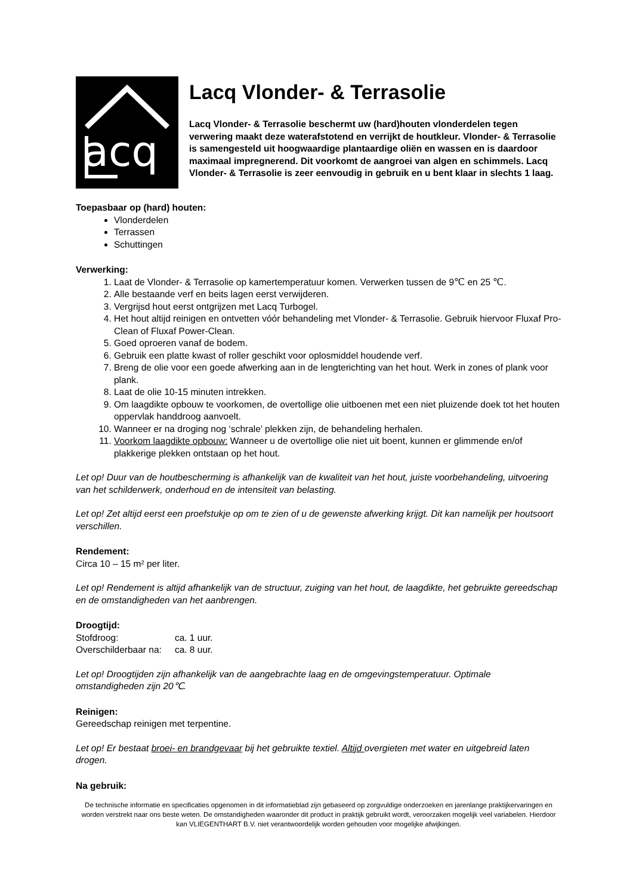acq
Lacq Vlonder- & Terrasolie
Lacq Vlonder- & Terrasolie beschermt uw (hard)houten vlonderdelen tegen verwering maakt deze waterafstotend en verrijkt de houtkleur. Vlonder- & Terrasolie is samengesteld uit hoogwaardige plantaardige oliën en wassen en is daardoor maximaal impregnerend. Dit voorkomt de aangroei van algen en schimmels. Lacq Vlonder- & Terrasolie is zeer eenvoudig in gebruik en u bent klaar in slechts 1 laag.
Toepasbaar op (hard) houten:
Vlonderdelen
Terrassen
Schuttingen
Verwerking:
1. Laat de Vlonder- & Terrasolie op kamertemperatuur komen. Verwerken tussen de 9℃ en 25 ℃.
2. Alle bestaande verf en beits lagen eerst verwijderen.
3. Vergrijsd hout eerst ontgrijzen met Lacq Turbogel.
4. Het hout altijd reinigen en ontvetten vóór behandeling met Vlonder- & Terrasolie. Gebruik hiervoor Fluxaf Pro-Clean of Fluxaf Power-Clean.
5. Goed oproeren vanaf de bodem.
6. Gebruik een platte kwast of roller geschikt voor oplosmiddel houdende verf.
7. Breng de olie voor een goede afwerking aan in de lengterichting van het hout. Werk in zones of plank voor plank.
8. Laat de olie 10-15 minuten intrekken.
9. Om laagdikte opbouw te voorkomen, de overtollige olie uitboenen met een niet pluizende doek tot het houten oppervlak handdroog aanvoelt.
10. Wanneer er na droging nog ‘schrale’ plekken zijn, de behandeling herhalen.
11. Voorkom laagdikte opbouw: Wanneer u de overtollige olie niet uit boent, kunnen er glimmende en/of plakkerige plekken ontstaan op het hout.
Let op! Duur van de houtbescherming is afhankelijk van de kwaliteit van het hout, juiste voorbehandeling, uitvoering van het schilderwerk, onderhoud en de intensiteit van belasting.
Let op! Zet altijd eerst een proefstukje op om te zien of u de gewenste afwerking krijgt. Dit kan namelijk per houtsoort verschillen.
Rendement:
Circa 10 – 15 m² per liter.
Let op! Rendement is altijd afhankelijk van de structuur, zuiging van het hout, de laagdikte, het gebruikte gereedschap en de omstandigheden van het aanbrengen.
Droogtijd:
| Stofdroog: | ca. 1 uur. |
| Overschilderbaar na: | ca. 8 uur. |
Let op! Droogtijden zijn afhankelijk van de aangebrachte laag en de omgevingstemperatuur. Optimale omstandigheden zijn 20℃.
Reinigen:
Gereedschap reinigen met terpentine.
Let op! Er bestaat broei- en brandgevaar bij het gebruikte textiel. Altijd overgieten met water en uitgebreid laten drogen.
Na gebruik:
De technische informatie en specificaties opgenomen in dit informatieblad zijn gebaseerd op zorgvuldige onderzoeken en jarenlange praktijkervaringen en worden verstrekt naar ons beste weten. De omstandigheden waaronder dit product in praktijk gebruikt wordt, veroorzaken mogelijk veel variabelen. Hierdoor kan VLIEGENTHART B.V. niet verantwoordelijk worden gehouden voor mogelijke afwijkingen.